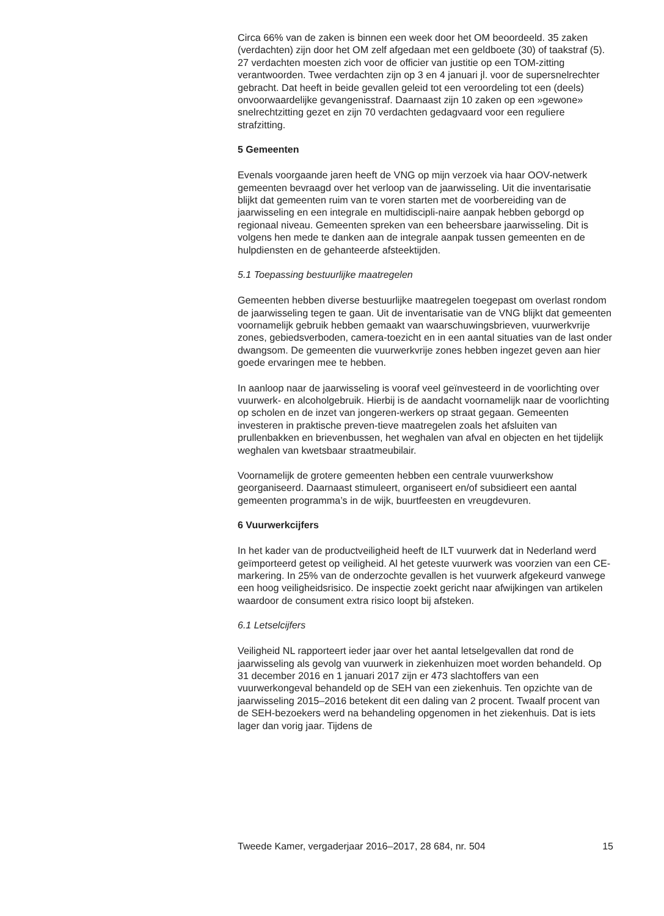Circa 66% van de zaken is binnen een week door het OM beoordeeld. 35 zaken (verdachten) zijn door het OM zelf afgedaan met een geldboete (30) of taakstraf (5). 27 verdachten moesten zich voor de officier van justitie op een TOM-zitting verantwoorden. Twee verdachten zijn op 3 en 4 januari jl. voor de supersnelrechter gebracht. Dat heeft in beide gevallen geleid tot een veroordeling tot een (deels) onvoorwaardelijke gevangenisstraf. Daarnaast zijn 10 zaken op een »gewone» snelrechtzitting gezet en zijn 70 verdachten gedagvaard voor een reguliere strafzitting.
5 Gemeenten
Evenals voorgaande jaren heeft de VNG op mijn verzoek via haar OOV-netwerk gemeenten bevraagd over het verloop van de jaarwisseling. Uit die inventarisatie blijkt dat gemeenten ruim van te voren starten met de voorbereiding van de jaarwisseling en een integrale en multidiscipli-naire aanpak hebben geborgd op regionaal niveau. Gemeenten spreken van een beheersbare jaarwisseling. Dit is volgens hen mede te danken aan de integrale aanpak tussen gemeenten en de hulpdiensten en de gehanteerde afsteektijden.
5.1 Toepassing bestuurlijke maatregelen
Gemeenten hebben diverse bestuurlijke maatregelen toegepast om overlast rondom de jaarwisseling tegen te gaan. Uit de inventarisatie van de VNG blijkt dat gemeenten voornamelijk gebruik hebben gemaakt van waarschuwingsbrieven, vuurwerkvrije zones, gebiedsverboden, camera-toezicht en in een aantal situaties van de last onder dwangsom. De gemeenten die vuurwerkvrije zones hebben ingezet geven aan hier goede ervaringen mee te hebben.
In aanloop naar de jaarwisseling is vooraf veel geïnvesteerd in de voorlichting over vuurwerk- en alcoholgebruik. Hierbij is de aandacht voornamelijk naar de voorlichting op scholen en de inzet van jongeren-werkers op straat gegaan. Gemeenten investeren in praktische preven-tieve maatregelen zoals het afsluiten van prullenbakken en brievenbussen, het weghalen van afval en objecten en het tijdelijk weghalen van kwetsbaar straatmeubilair.
Voornamelijk de grotere gemeenten hebben een centrale vuurwerkshow georganiseerd. Daarnaast stimuleert, organiseert en/of subsidieert een aantal gemeenten programma’s in de wijk, buurtfeesten en vreugdevuren.
6 Vuurwerkcijfers
In het kader van de productveiligheid heeft de ILT vuurwerk dat in Nederland werd geïmporteerd getest op veiligheid. Al het geteste vuurwerk was voorzien van een CE-markering. In 25% van de onderzochte gevallen is het vuurwerk afgekeurd vanwege een hoog veiligheidsrisico. De inspectie zoekt gericht naar afwijkingen van artikelen waardoor de consument extra risico loopt bij afsteken.
6.1 Letselcijfers
Veiligheid NL rapporteert ieder jaar over het aantal letselgevallen dat rond de jaarwisseling als gevolg van vuurwerk in ziekenhuizen moet worden behandeld. Op 31 december 2016 en 1 januari 2017 zijn er 473 slachtoffers van een vuurwerkongeval behandeld op de SEH van een ziekenhuis. Ten opzichte van de jaarwisseling 2015–2016 betekent dit een daling van 2 procent. Twaalf procent van de SEH-bezoekers werd na behandeling opgenomen in het ziekenhuis. Dat is iets lager dan vorig jaar. Tijdens de
Tweede Kamer, vergaderjaar 2016–2017, 28 684, nr. 504 15